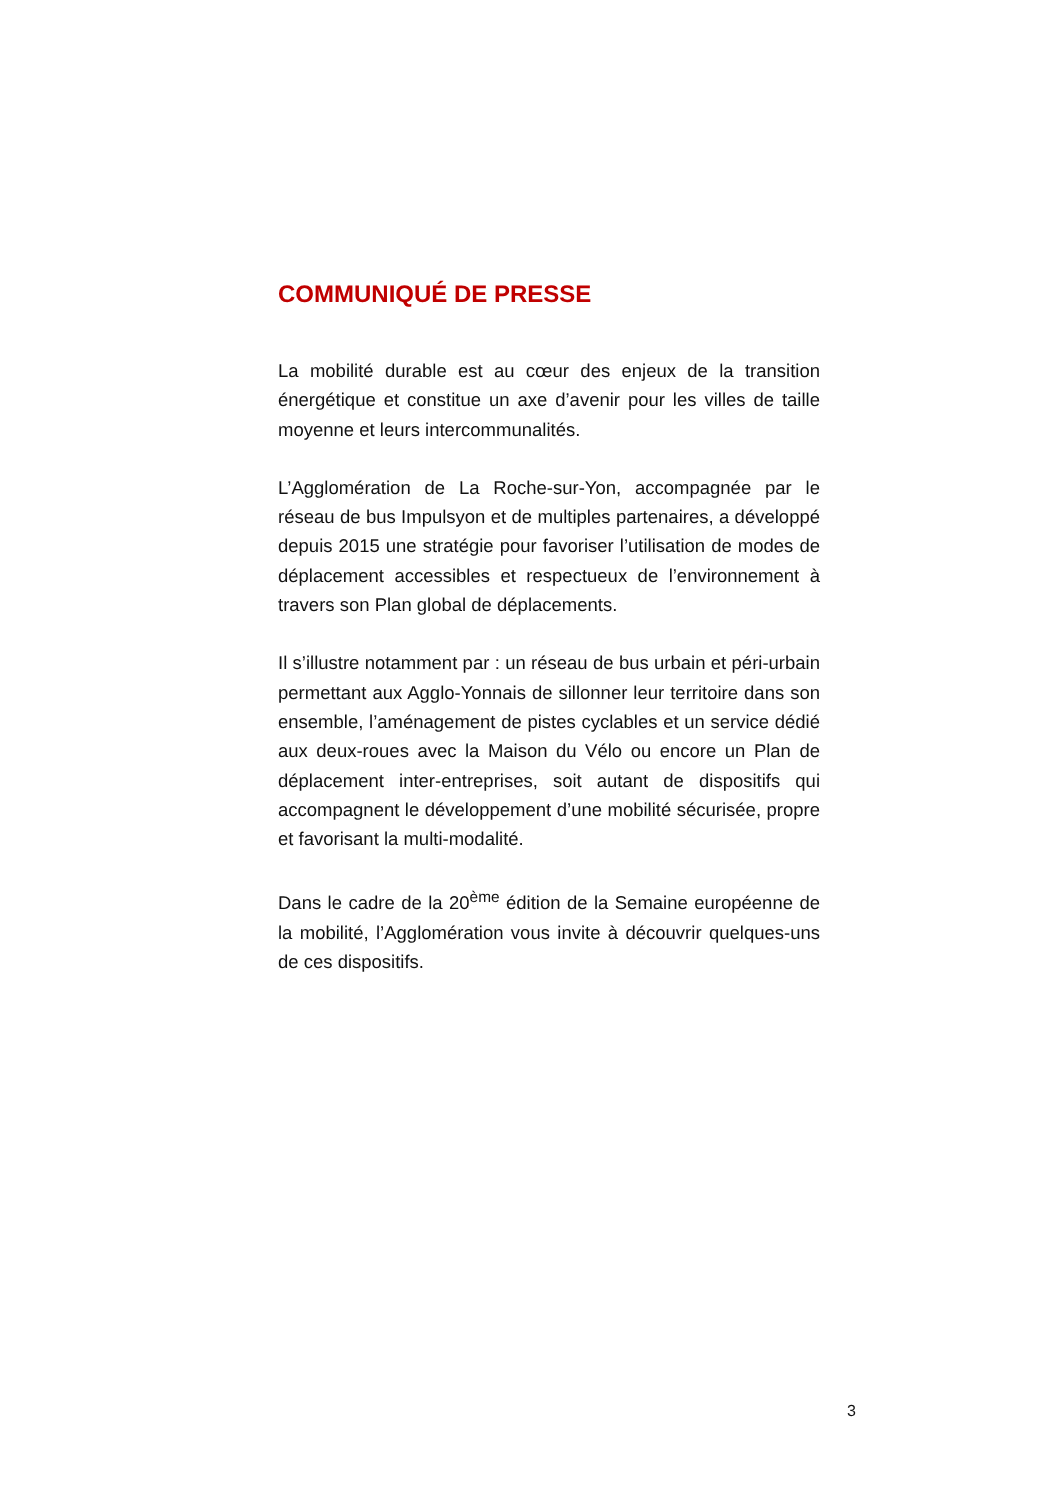COMMUNIQUÉ DE PRESSE
La mobilité durable est au cœur des enjeux de la transition énergétique et constitue un axe d’avenir pour les villes de taille moyenne et leurs intercommunalités.
L’Agglomération de La Roche-sur-Yon, accompagnée par le réseau de bus Impulsyon et de multiples partenaires, a développé depuis 2015 une stratégie pour favoriser l’utilisation de modes de déplacement accessibles et respectueux de l’environnement à travers son Plan global de déplacements.
Il s’illustre notamment par : un réseau de bus urbain et péri-urbain permettant aux Agglo-Yonnais de sillonner leur territoire dans son ensemble, l’aménagement de pistes cyclables et un service dédié aux deux-roues avec la Maison du Vélo ou encore un Plan de déplacement inter-entreprises, soit autant de dispositifs qui accompagnent le développement d’une mobilité sécurisée, propre et favorisant la multi-modalité.
Dans le cadre de la 20<sup>ème</sup> édition de la Semaine européenne de la mobilité, l’Agglomération vous invite à découvrir quelques-uns de ces dispositifs.
3